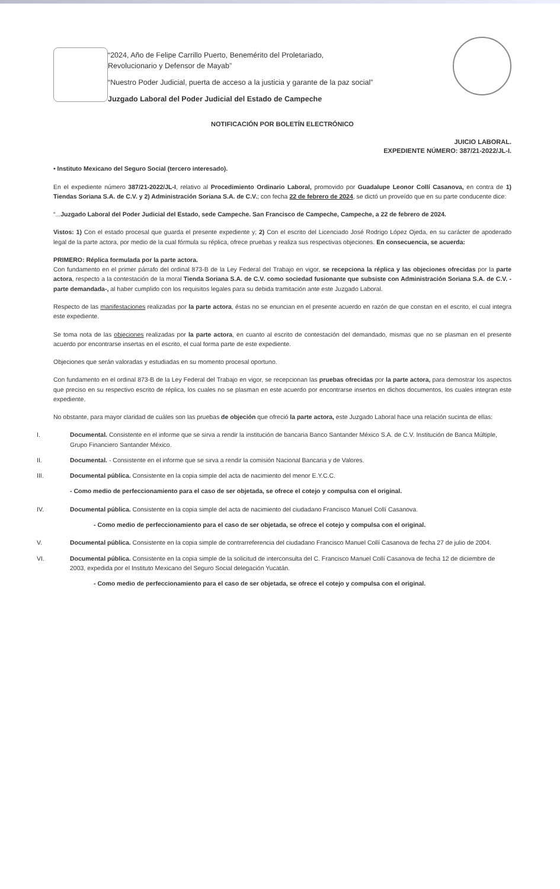“2024, Año de Felipe Carrillo Puerto, Benemérito del Proletariado,
Revolucionario y Defensor de Mayab”
“Nuestro Poder Judicial, puerta de acceso a la justicia y garante de la paz social”
Juzgado Laboral del Poder Judicial del Estado de Campeche
NOTIFICACIÓN POR BOLETÍN ELECTRÓNICO
JUICIO LABORAL.
EXPEDIENTE NÚMERO: 387/21-2022/JL-I.
• Instituto Mexicano del Seguro Social (tercero interesado).
En el expediente número 387/21-2022/JL-I, relativo al Procedimiento Ordinario Laboral, promovido por Guadalupe Leonor Collí Casanova, en contra de 1) Tiendas Soriana S.A. de C.V. y 2) Administración Soriana S.A. de C.V.; con fecha 22 de febrero de 2024, se dictó un proveído que en su parte conducente dice:
“...Juzgado Laboral del Poder Judicial del Estado, sede Campeche. San Francisco de Campeche, Campeche, a 22 de febrero de 2024.
Vistos: 1) Con el estado procesal que guarda el presente expediente y; 2) Con el escrito del Licenciado José Rodrigo López Ojeda, en su carácter de apoderado legal de la parte actora, por medio de la cual fórmula su réplica, ofrece pruebas y realiza sus respectivas objeciones. En consecuencia, se acuerda:
PRIMERO: Réplica formulada por la parte actora.
Con fundamento en el primer párrafo del ordinal 873-B de la Ley Federal del Trabajo en vigor, se recepciona la réplica y las objeciones ofrecidas por la parte actora, respecto a la contestación de la moral Tienda Soriana S.A. de C.V. como sociedad fusionante que subsiste con Administración Soriana S.A. de C.V. -parte demandada-, al haber cumplido con los requisitos legales para su debida tramitación ante este Juzgado Laboral.
Respecto de las manifestaciones realizadas por la parte actora, éstas no se enuncian en el presente acuerdo en razón de que constan en el escrito, el cual integra este expediente.
Se toma nota de las objeciones realizadas por la parte actora, en cuanto al escrito de contestación del demandado, mismas que no se plasman en el presente acuerdo por encontrarse insertas en el escrito, el cual forma parte de este expediente.
Objeciones que serán valoradas y estudiadas en su momento procesal oportuno.
Con fundamento en el ordinal 873-B de la Ley Federal del Trabajo en vigor, se recepcionan las pruebas ofrecidas por la parte actora, para demostrar los aspectos que preciso en su respectivo escrito de réplica, los cuales no se plasman en este acuerdo por encontrarse insertos en dichos documentos, los cuales integran este expediente.
No obstante, para mayor claridad de cuáles son las pruebas de objeción que ofreció la parte actora, este Juzgado Laboral hace una relación sucinta de ellas:
I. Documental. Consistente en el informe que se sirva a rendir la institución de bancaria Banco Santander México S.A. de C.V. Institución de Banca Múltiple, Grupo Financiero Santander México.
II. Documental. - Consistente en el informe que se sirva a rendir la comisión Nacional Bancaria y de Valores.
III. Documental pública. Consistente en la copia simple del acta de nacimiento del menor E.Y.C.C.
- Como medio de perfeccionamiento para el caso de ser objetada, se ofrece el cotejo y compulsa con el original.
IV. Documental pública. Consistente en la copia simple del acta de nacimiento del ciudadano Francisco Manuel Collí Casanova.
- Como medio de perfeccionamiento para el caso de ser objetada, se ofrece el cotejo y compulsa con el original.
V. Documental pública. Consistente en la copia simple de contrarreferencia del ciudadano Francisco Manuel Collí Casanova de fecha 27 de julio de 2004.
VI. Documental pública. Consistente en la copia simple de la solicitud de interconsulta del C. Francisco Manuel Collí Casanova de fecha 12 de diciembre de 2003, expedida por el Instituto Mexicano del Seguro Social delegación Yucatán.
- Como medio de perfeccionamiento para el caso de ser objetada, se ofrece el cotejo y compulsa con el original.